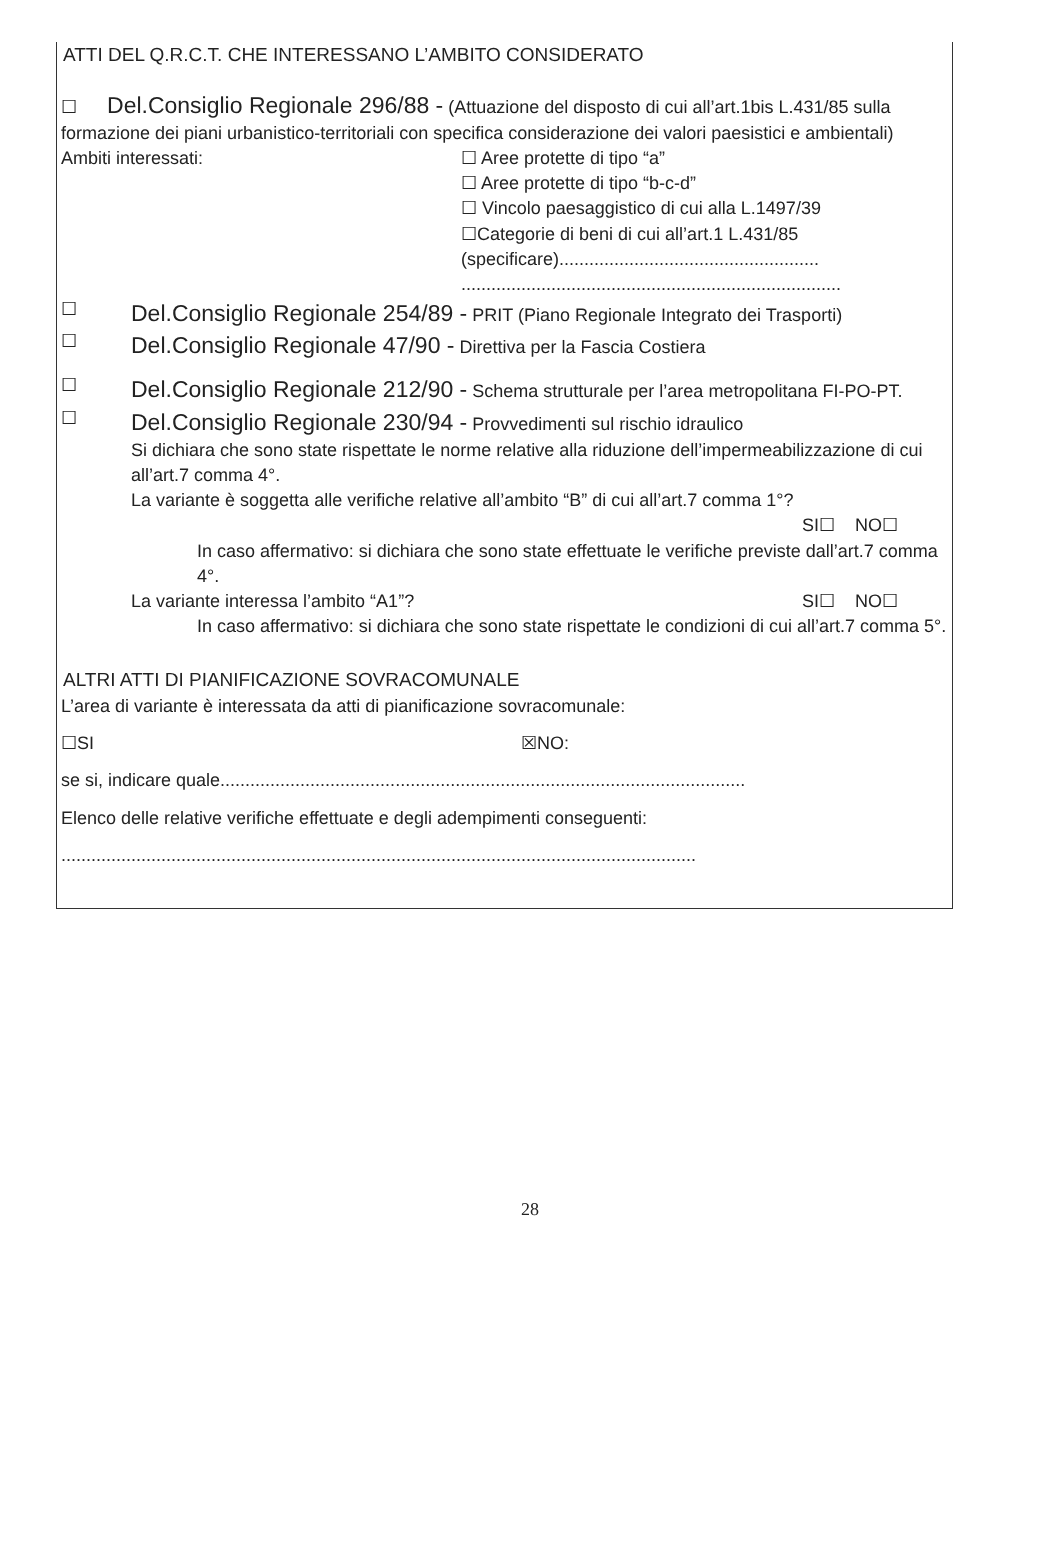ATTI DEL Q.R.C.T. CHE INTERESSANO L’AMBITO CONSIDERATO
☐ Del.Consiglio Regionale 296/88 - (Attuazione del disposto di cui all’art.1bis L.431/85 sulla formazione dei piani urbanistico-territoriali con specifica considerazione dei valori paesistici e ambientali)
Ambiti interessati: ☐ Aree protette di tipo “a”
☐ Aree protette di tipo “b-c-d”
☐ Vincolo paesaggistico di cui alla L.1497/39
☐Categorie di beni di cui all’art.1 L.431/85
(specificare)....................................................
............................................................................
☐
Del.Consiglio Regionale 254/89 - PRIT (Piano Regionale Integrato dei Trasporti)
☐
Del.Consiglio Regionale 47/90 - Direttiva per la Fascia Costiera
☐
Del.Consiglio Regionale 212/90 - Schema strutturale per l’area metropolitana FI-PO-PT.
☐
Del.Consiglio Regionale 230/94 - Provvedimenti sul rischio idraulico
Si dichiara che sono state rispettate le norme relative alla riduzione dell’impermeabilizzazione di cui all’art.7 comma 4°.
La variante è soggetta alle verifiche relative all’ambito “B” di cui all’art.7 comma 1°?
SI☐ NO☐
In caso affermativo: si dichiara che sono state effettuate le verifiche previste dall’art.7 comma 4°.
La variante interessa l’ambito “A1”? SI☐ NO☐
In caso affermativo: si dichiara che sono state rispettate le condizioni di cui all’art.7 comma 5°.
ALTRI ATTI DI PIANIFICAZIONE SOVRACOMUNALE
L’area di variante è interessata da atti di pianificazione sovracomunale:
☐SI ☒NO:
se si, indicare quale.........................................................................................................
Elenco delle relative verifiche effettuate e degli adempimenti conseguenti:
...............................................................................................................................
28